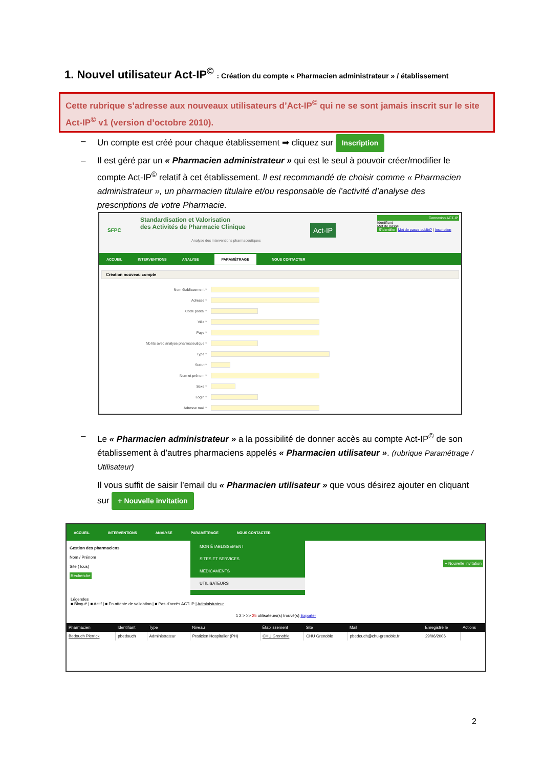1. Nouvel utilisateur Act-IP<sup>©</sup> : Création du compte « Pharmacien administrateur » / établissement
Cette rubrique s’adresse aux nouveaux utilisateurs d’Act-IP<sup>©</sup> qui ne se sont jamais inscrit sur le site Act-IP<sup>©</sup> v1 (version d’octobre 2010).
– Un compte est créé pour chaque établissement ➡ cliquez sur Inscription
– Il est géré par un « Pharmacien administrateur » qui est le seul à pouvoir créer/modifier le compte Act-IP<sup>©</sup> relatif à cet établissement. Il est recommandé de choisir comme « Pharmacien administrateur », un pharmacien titulaire et/ou responsable de l’activité d’analyse des prescriptions de votre Pharmacie.
SFPC
Standardisation et Valorisation
des Activités de Pharmacie Clinique
Analyse des interventions pharmaceutiques
Act-IP
Connexion ACT-IP
Identifiant
Mot de passe
S'identifier Mot de passe oublié? | Inscription
ACCUEIL INTERVENTIONS ANALYSE PARAMÉTRAGE NOUS CONTACTER
Création nouveau compte
Nom établissement *
Adresse *
Code postal *
Ville *
Pays *
Nb lits avec analyse pharmaceutique *
Type *
Statut *
Nom et prénom *
Sexe *
Login *
Adresse mail *
– Le « Pharmacien administrateur » a la possibilité de donner accès au compte Act-IP<sup>©</sup> de son établissement à d’autres pharmaciens appelés « Pharmacien utilisateur ». (rubrique Paramétrage / Utilisateur)
Il vous suffit de saisir l’email du « Pharmacien utilisateur » que vous désirez ajouter en cliquant sur + Nouvelle invitation
ACCUEIL INTERVENTIONS ANALYSE PARAMÉTRAGE NOUS CONTACTER
Gestion des pharmaciens
Nom / Prénom
Site (Tous)
Recherche
MON ÉTABLISSEMENT
SITES ET SERVICES
MÉDICAMENTS
UTILISATEURS
+ Nouvelle invitation
Légendes
■ Bloqué | ■ Actif | ■ En attente de validation | ■ Pas d'accès ACT-IP | Administrateur
1 2 > >> 25 utilisateurs(s) trouvé(s) Exporter
| Pharmacien | Identifiant | Type | Niveau | Établissement | Site | Mail | Enregistré le | Actions |
| --- | --- | --- | --- | --- | --- | --- | --- | --- |
| Bedouch Pierrick | pbedouch | Administrateur | Praticien Hospitalier (PH) | CHU Grenoble | CHU Grenoble | pbedouch@chu-grenoble.fr | 29/06/2006 | |
2